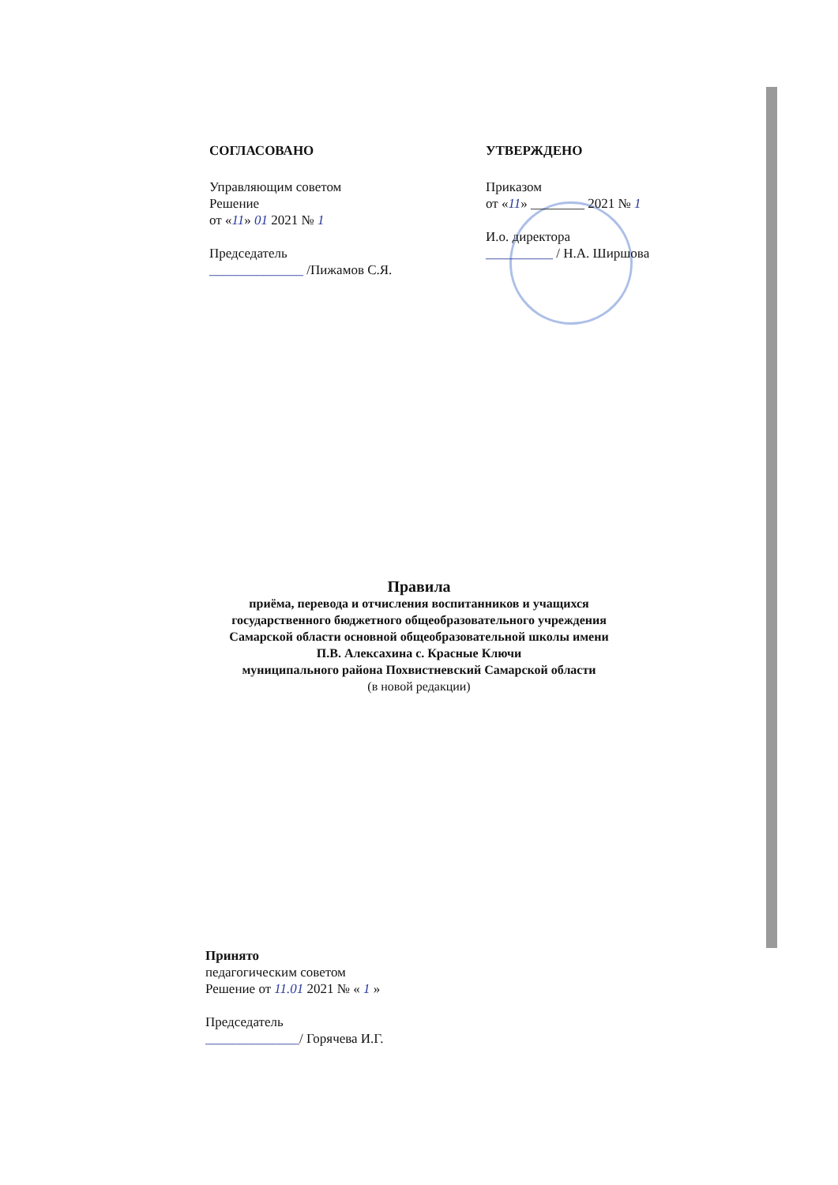СОГЛАСОВАНО
Управляющим советом
Решение
от «11» 01 2021 № 1
Председатель
______________ /Пижамов С.Я.
УТВЕРЖДЕНО
Приказом
от «11» ________ 2021 № 1
И.о. директора
__________ / Н.А. Ширшова
Правила
приёма, перевода и отчисления воспитанников и учащихся
государственного бюджетного общеобразовательного учреждения
Самарской области основной общеобразовательной школы имени
П.В. Алексахина с. Красные Ключи
муниципального района Похвистневский Самарской области
(в новой редакции)
Принято
педагогическим советом
Решение от 11.01 2021 № « 1 »
Председатель
______________/ Горячева И.Г.